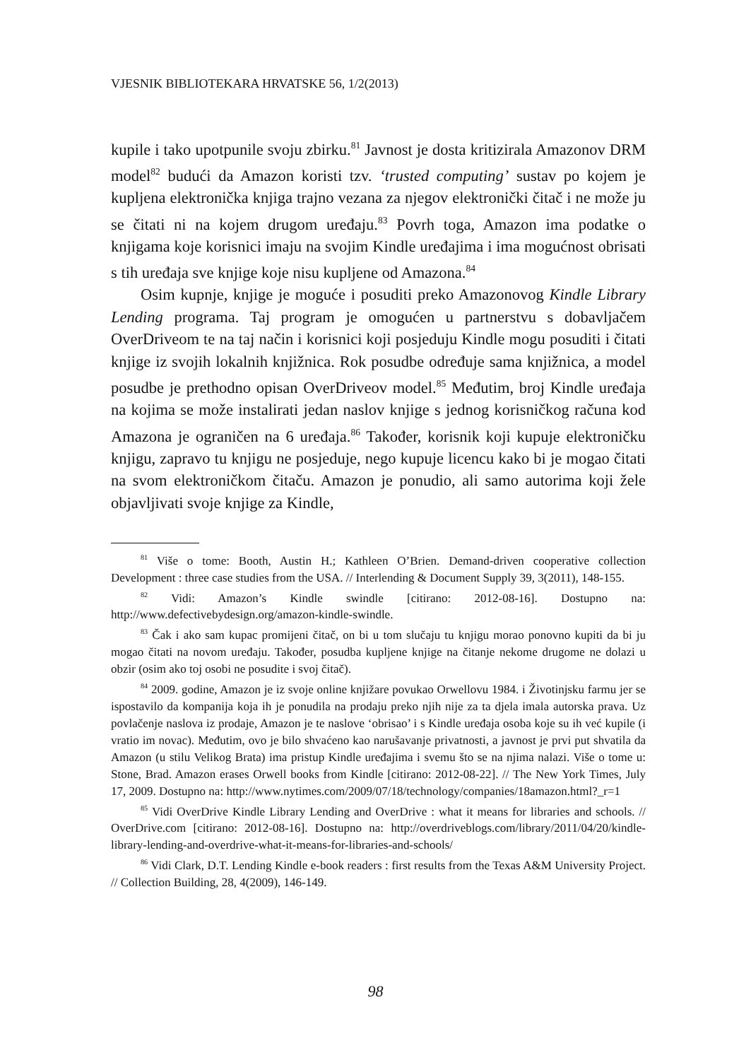VJESNIK BIBLIOTEKARA HRVATSKE 56, 1/2(2013)
kupile i tako upotpunile svoju zbirku.<sup>81</sup> Javnost je dosta kritizirala Amazonov DRM model<sup>82</sup> budući da Amazon koristi tzv. ‘trusted computing’ sustav po kojem je kupljena elektronička knjiga trajno vezana za njegov elektronički čitač i ne može ju se čitati ni na kojem drugom uređaju.<sup>83</sup> Povrh toga, Amazon ima podatke o knjigama koje korisnici imaju na svojim Kindle uređajima i ima mogućnost obrisati s tih uređaja sve knjige koje nisu kupljene od Amazona.<sup>84</sup>
Osim kupnje, knjige je moguće i posuditi preko Amazonovog Kindle Library Lending programa. Taj program je omogućen u partnerstvu s dobavljačem OverDriveom te na taj način i korisnici koji posjeduju Kindle mogu posuditi i čitati knjige iz svojih lokalnih knjižnica. Rok posudbe određuje sama knjižnica, a model posudbe je prethodno opisan OverDriveov model.<sup>85</sup> Međutim, broj Kindle uređaja na kojima se može instalirati jedan naslov knjige s jednog korisničkog računa kod Amazona je ograničen na 6 uređaja.<sup>86</sup> Također, korisnik koji kupuje elektroničku knjigu, zapravo tu knjigu ne posjeduje, nego kupuje licencu kako bi je mogao čitati na svom elektroničkom čitaču. Amazon je ponudio, ali samo autorima koji žele objavljivati svoje knjige za Kindle,
<sup>81</sup> Više o tome: Booth, Austin H.; Kathleen O’Brien. Demand-driven cooperative collection Development : three case studies from the USA. // Interlending & Document Supply 39, 3(2011), 148-155.
<sup>82</sup> Vidi: Amazon’s Kindle swindle [citirano: 2012-08-16]. Dostupno na: http://www.defectivebydesign.org/amazon-kindle-swindle.
<sup>83</sup> Čak i ako sam kupac promijeni čitač, on bi u tom slučaju tu knjigu morao ponovno kupiti da bi ju mogao čitati na novom uređaju. Također, posudba kupljene knjige na čitanje nekome drugome ne dolazi u obzir (osim ako toj osobi ne posudite i svoj čitač).
<sup>84</sup> 2009. godine, Amazon je iz svoje online knjižare povukao Orwellovu 1984. i Životinjsku farmu jer se ispostavilo da kompanija koja ih je ponudila na prodaju preko njih nije za ta djela imala autorska prava. Uz povlačenje naslova iz prodaje, Amazon je te naslove ‘obrisao’ i s Kindle uređaja osoba koje su ih već kupile (i vratio im novac). Međutim, ovo je bilo shvaćeno kao narušavanje privatnosti, a javnost je prvi put shvatila da Amazon (u stilu Velikog Brata) ima pristup Kindle uređajima i svemu što se na njima nalazi. Više o tome u: Stone, Brad. Amazon erases Orwell books from Kindle [citirano: 2012-08-22]. // The New York Times, July 17, 2009. Dostupno na: http://www.nytimes.com/2009/07/18/technology/companies/18amazon.html?_r=1
<sup>85</sup> Vidi OverDrive Kindle Library Lending and OverDrive : what it means for libraries and schools. // OverDrive.com [citirano: 2012-08-16]. Dostupno na: http://overdriveblogs.com/library/2011/04/20/kindle-library-lending-and-overdrive-what-it-means-for-libraries-and-schools/
<sup>86</sup> Vidi Clark, D.T. Lending Kindle e-book readers : first results from the Texas A&M University Project. // Collection Building, 28, 4(2009), 146-149.
98